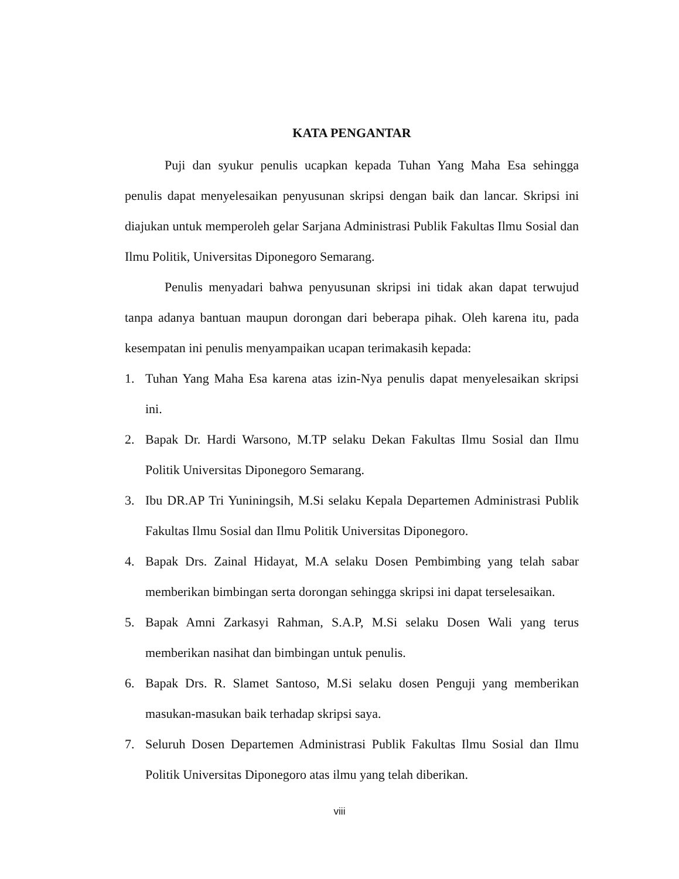KATA PENGANTAR
Puji dan syukur penulis ucapkan kepada Tuhan Yang Maha Esa sehingga penulis dapat menyelesaikan penyusunan skripsi dengan baik dan lancar. Skripsi ini diajukan untuk memperoleh gelar Sarjana Administrasi Publik Fakultas Ilmu Sosial dan Ilmu Politik, Universitas Diponegoro Semarang.
Penulis menyadari bahwa penyusunan skripsi ini tidak akan dapat terwujud tanpa adanya bantuan maupun dorongan dari beberapa pihak. Oleh karena itu, pada kesempatan ini penulis menyampaikan ucapan terimakasih kepada:
1. Tuhan Yang Maha Esa karena atas izin-Nya penulis dapat menyelesaikan skripsi ini.
2. Bapak Dr. Hardi Warsono, M.TP selaku Dekan Fakultas Ilmu Sosial dan Ilmu Politik Universitas Diponegoro Semarang.
3. Ibu DR.AP Tri Yuniningsih, M.Si selaku Kepala Departemen Administrasi Publik Fakultas Ilmu Sosial dan Ilmu Politik Universitas Diponegoro.
4. Bapak Drs. Zainal Hidayat, M.A selaku Dosen Pembimbing yang telah sabar memberikan bimbingan serta dorongan sehingga skripsi ini dapat terselesaikan.
5. Bapak Amni Zarkasyi Rahman, S.A.P, M.Si selaku Dosen Wali yang terus memberikan nasihat dan bimbingan untuk penulis.
6. Bapak Drs. R. Slamet Santoso, M.Si selaku dosen Penguji yang memberikan masukan-masukan baik terhadap skripsi saya.
7. Seluruh Dosen Departemen Administrasi Publik Fakultas Ilmu Sosial dan Ilmu Politik Universitas Diponegoro atas ilmu yang telah diberikan.
viii